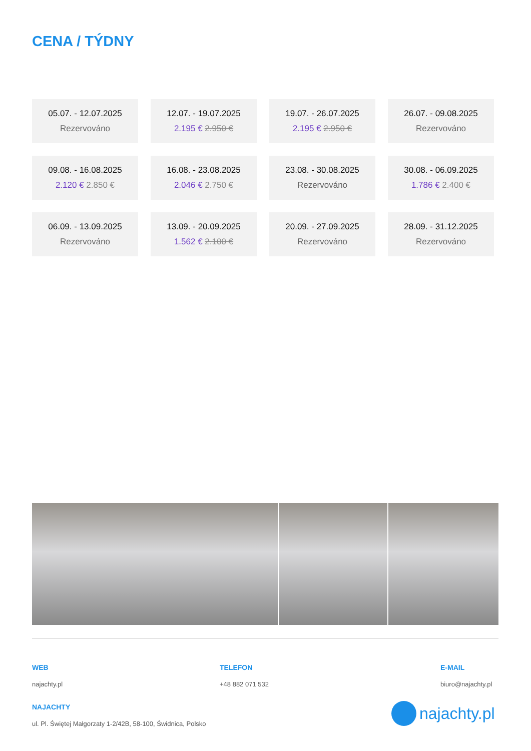CENA / TÝDNY
05.07. - 12.07.2025
Rezervováno
12.07. - 19.07.2025
2.195 € 2.950 €
19.07. - 26.07.2025
2.195 € 2.950 €
26.07. - 09.08.2025
Rezervováno
09.08. - 16.08.2025
2.120 € 2.850 €
16.08. - 23.08.2025
2.046 € 2.750 €
23.08. - 30.08.2025
Rezervováno
30.08. - 06.09.2025
1.786 € 2.400 €
06.09. - 13.09.2025
Rezervováno
13.09. - 20.09.2025
1.562 € 2.100 €
20.09. - 27.09.2025
Rezervováno
28.09. - 31.12.2025
Rezervováno
WEB
najachty.pl
TELEFON
+48 882 071 532
E-MAIL
biuro@najachty.pl
NAJACHTY
ul. Pl. Świętej Małgorzaty 1-2/42B, 58-100, Świdnica, Polsko
najachty.pl